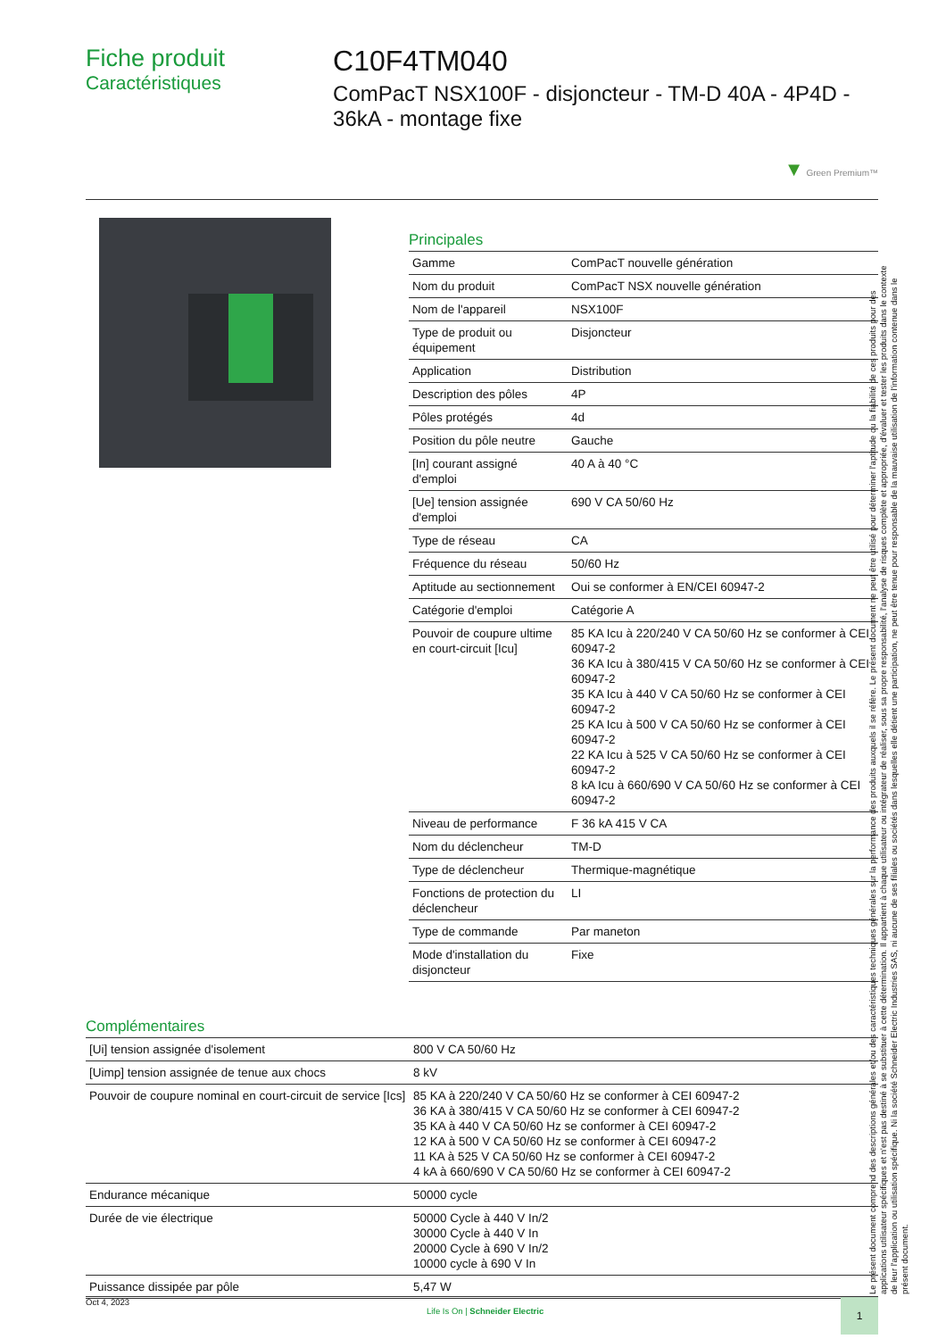Fiche produit
Caractéristiques
C10F4TM040
ComPacT NSX100F - disjoncteur - TM-D 40A - 4P4D - 36kA - montage fixe
▼ Green Premium™
Principales
| Gamme | ComPacT nouvelle génération |
| Nom du produit | ComPacT NSX nouvelle génération |
| Nom de l'appareil | NSX100F |
| Type de produit ou équipement | Disjoncteur |
| Application | Distribution |
| Description des pôles | 4P |
| Pôles protégés | 4d |
| Position du pôle neutre | Gauche |
| [In] courant assigné d'emploi | 40 A à 40 °C |
| [Ue] tension assignée d'emploi | 690 V CA 50/60 Hz |
| Type de réseau | CA |
| Fréquence du réseau | 50/60 Hz |
| Aptitude au sectionnement | Oui se conformer à EN/CEI 60947-2 |
| Catégorie d'emploi | Catégorie A |
| Pouvoir de coupure ultime en court-circuit [Icu] | 85 KA Icu à 220/240 V CA 50/60 Hz se conformer à CEI 60947-2 36 KA Icu à 380/415 V CA 50/60 Hz se conformer à CEI 60947-2 35 KA Icu à 440 V CA 50/60 Hz se conformer à CEI 60947-2 25 KA Icu à 500 V CA 50/60 Hz se conformer à CEI 60947-2 22 KA Icu à 525 V CA 50/60 Hz se conformer à CEI 60947-2 8 kA Icu à 660/690 V CA 50/60 Hz se conformer à CEI 60947-2 |
| Niveau de performance | F 36 kA 415 V CA |
| Nom du déclencheur | TM-D |
| Type de déclencheur | Thermique-magnétique |
| Fonctions de protection du déclencheur | LI |
| Type de commande | Par maneton |
| Mode d'installation du disjoncteur | Fixe |
Complémentaires
| [Ui] tension assignée d'isolement | 800 V CA 50/60 Hz |
| [Uimp] tension assignée de tenue aux chocs | 8 kV |
| Pouvoir de coupure nominal en court-circuit de service [Ics] | 85 KA à 220/240 V CA 50/60 Hz se conformer à CEI 60947-2 36 KA à 380/415 V CA 50/60 Hz se conformer à CEI 60947-2 35 KA à 440 V CA 50/60 Hz se conformer à CEI 60947-2 12 KA à 500 V CA 50/60 Hz se conformer à CEI 60947-2 11 KA à 525 V CA 50/60 Hz se conformer à CEI 60947-2 4 kA à 660/690 V CA 50/60 Hz se conformer à CEI 60947-2 |
| Endurance mécanique | 50000 cycle |
| Durée de vie électrique | 50000 Cycle à 440 V In/2 30000 Cycle à 440 V In 20000 Cycle à 690 V In/2 10000 cycle à 690 V In |
| Puissance dissipée par pôle | 5,47 W |
Le présent document comprend des descriptions générales et/ou des caractéristiques techniques générales sur la performance des produits auxquels il se réfère. Le présent document ne peut être utilisé pour déterminer l'aptitude ou la fiabilité de ces produits pour des applications utilisateur spécifiques et n'est pas destiné à se substituer à cette détermination. Il appartient à chaque utilisateur ou intégrateur de réaliser, sous sa propre responsabilité, l'analyse de risques complète et appropriée, d'évaluer et tester les produits dans le contexte de leur l'application ou utilisation spécifique. Ni la société Schneider Electric Industries SAS, ni aucune de ses filiales ou sociétés dans lesquelles elle détient une participation, ne peut être tenue pour responsable de la mauvaise utilisation de l'information contenue dans le présent document.
Oct 4, 2023 Life Is On | Schneider Electric 1